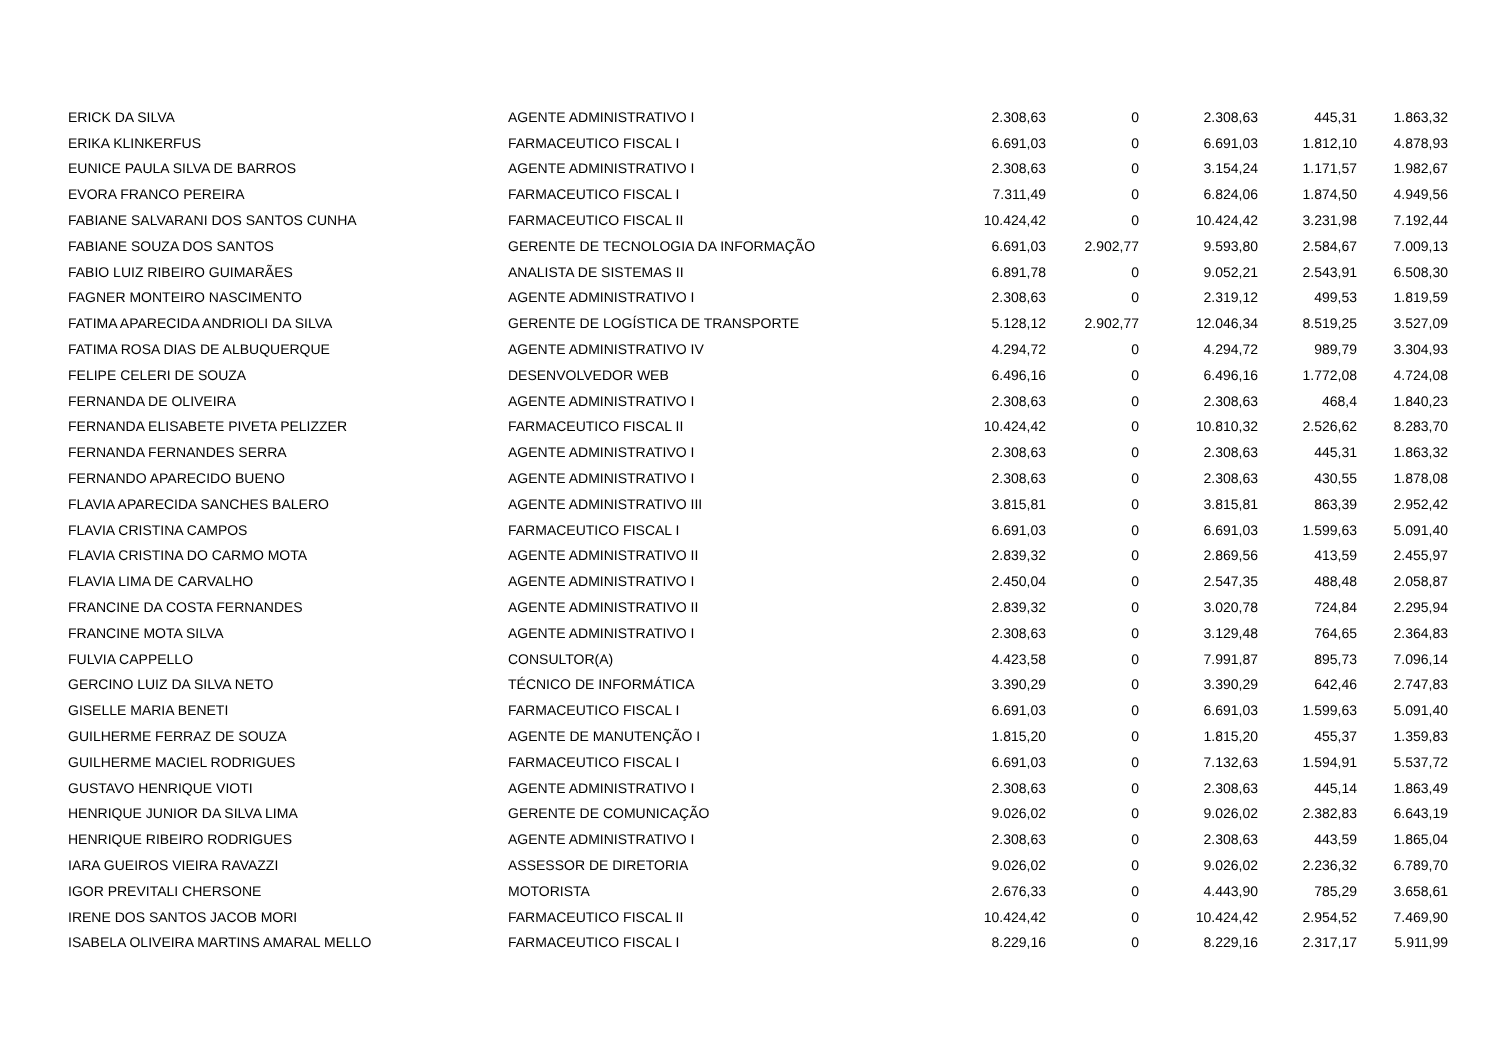| ERICK DA SILVA | AGENTE ADMINISTRATIVO I | 2.308,63 | 0 | 2.308,63 | 445,31 | 1.863,32 |
| ERIKA KLINKERFUS | FARMACEUTICO FISCAL I | 6.691,03 | 0 | 6.691,03 | 1.812,10 | 4.878,93 |
| EUNICE PAULA SILVA DE BARROS | AGENTE ADMINISTRATIVO I | 2.308,63 | 0 | 3.154,24 | 1.171,57 | 1.982,67 |
| EVORA FRANCO PEREIRA | FARMACEUTICO FISCAL I | 7.311,49 | 0 | 6.824,06 | 1.874,50 | 4.949,56 |
| FABIANE SALVARANI DOS SANTOS CUNHA | FARMACEUTICO FISCAL II | 10.424,42 | 0 | 10.424,42 | 3.231,98 | 7.192,44 |
| FABIANE SOUZA DOS SANTOS | GERENTE DE TECNOLOGIA DA INFORMAÇÃO | 6.691,03 | 2.902,77 | 9.593,80 | 2.584,67 | 7.009,13 |
| FABIO LUIZ RIBEIRO GUIMARÃES | ANALISTA DE SISTEMAS II | 6.891,78 | 0 | 9.052,21 | 2.543,91 | 6.508,30 |
| FAGNER MONTEIRO NASCIMENTO | AGENTE ADMINISTRATIVO I | 2.308,63 | 0 | 2.319,12 | 499,53 | 1.819,59 |
| FATIMA APARECIDA ANDRIOLI DA SILVA | GERENTE DE LOGÍSTICA DE TRANSPORTE | 5.128,12 | 2.902,77 | 12.046,34 | 8.519,25 | 3.527,09 |
| FATIMA ROSA DIAS DE ALBUQUERQUE | AGENTE ADMINISTRATIVO IV | 4.294,72 | 0 | 4.294,72 | 989,79 | 3.304,93 |
| FELIPE CELERI DE SOUZA | DESENVOLVEDOR WEB | 6.496,16 | 0 | 6.496,16 | 1.772,08 | 4.724,08 |
| FERNANDA DE OLIVEIRA | AGENTE ADMINISTRATIVO I | 2.308,63 | 0 | 2.308,63 | 468,4 | 1.840,23 |
| FERNANDA ELISABETE PIVETA PELIZZER | FARMACEUTICO FISCAL II | 10.424,42 | 0 | 10.810,32 | 2.526,62 | 8.283,70 |
| FERNANDA FERNANDES SERRA | AGENTE ADMINISTRATIVO I | 2.308,63 | 0 | 2.308,63 | 445,31 | 1.863,32 |
| FERNANDO APARECIDO BUENO | AGENTE ADMINISTRATIVO I | 2.308,63 | 0 | 2.308,63 | 430,55 | 1.878,08 |
| FLAVIA APARECIDA SANCHES BALERO | AGENTE ADMINISTRATIVO III | 3.815,81 | 0 | 3.815,81 | 863,39 | 2.952,42 |
| FLAVIA CRISTINA CAMPOS | FARMACEUTICO FISCAL I | 6.691,03 | 0 | 6.691,03 | 1.599,63 | 5.091,40 |
| FLAVIA CRISTINA DO CARMO MOTA | AGENTE ADMINISTRATIVO II | 2.839,32 | 0 | 2.869,56 | 413,59 | 2.455,97 |
| FLAVIA LIMA DE CARVALHO | AGENTE ADMINISTRATIVO I | 2.450,04 | 0 | 2.547,35 | 488,48 | 2.058,87 |
| FRANCINE DA COSTA FERNANDES | AGENTE ADMINISTRATIVO II | 2.839,32 | 0 | 3.020,78 | 724,84 | 2.295,94 |
| FRANCINE MOTA SILVA | AGENTE ADMINISTRATIVO I | 2.308,63 | 0 | 3.129,48 | 764,65 | 2.364,83 |
| FULVIA CAPPELLO | CONSULTOR(A) | 4.423,58 | 0 | 7.991,87 | 895,73 | 7.096,14 |
| GERCINO LUIZ DA SILVA NETO | TÉCNICO DE INFORMÁTICA | 3.390,29 | 0 | 3.390,29 | 642,46 | 2.747,83 |
| GISELLE MARIA BENETI | FARMACEUTICO FISCAL I | 6.691,03 | 0 | 6.691,03 | 1.599,63 | 5.091,40 |
| GUILHERME FERRAZ DE SOUZA | AGENTE DE MANUTENÇÃO I | 1.815,20 | 0 | 1.815,20 | 455,37 | 1.359,83 |
| GUILHERME MACIEL RODRIGUES | FARMACEUTICO FISCAL I | 6.691,03 | 0 | 7.132,63 | 1.594,91 | 5.537,72 |
| GUSTAVO HENRIQUE VIOTI | AGENTE ADMINISTRATIVO I | 2.308,63 | 0 | 2.308,63 | 445,14 | 1.863,49 |
| HENRIQUE JUNIOR DA SILVA LIMA | GERENTE DE COMUNICAÇÃO | 9.026,02 | 0 | 9.026,02 | 2.382,83 | 6.643,19 |
| HENRIQUE RIBEIRO RODRIGUES | AGENTE ADMINISTRATIVO I | 2.308,63 | 0 | 2.308,63 | 443,59 | 1.865,04 |
| IARA GUEIROS VIEIRA RAVAZZI | ASSESSOR DE DIRETORIA | 9.026,02 | 0 | 9.026,02 | 2.236,32 | 6.789,70 |
| IGOR PREVITALI CHERSONE | MOTORISTA | 2.676,33 | 0 | 4.443,90 | 785,29 | 3.658,61 |
| IRENE DOS SANTOS JACOB MORI | FARMACEUTICO FISCAL II | 10.424,42 | 0 | 10.424,42 | 2.954,52 | 7.469,90 |
| ISABELA OLIVEIRA MARTINS AMARAL MELLO | FARMACEUTICO FISCAL I | 8.229,16 | 0 | 8.229,16 | 2.317,17 | 5.911,99 |